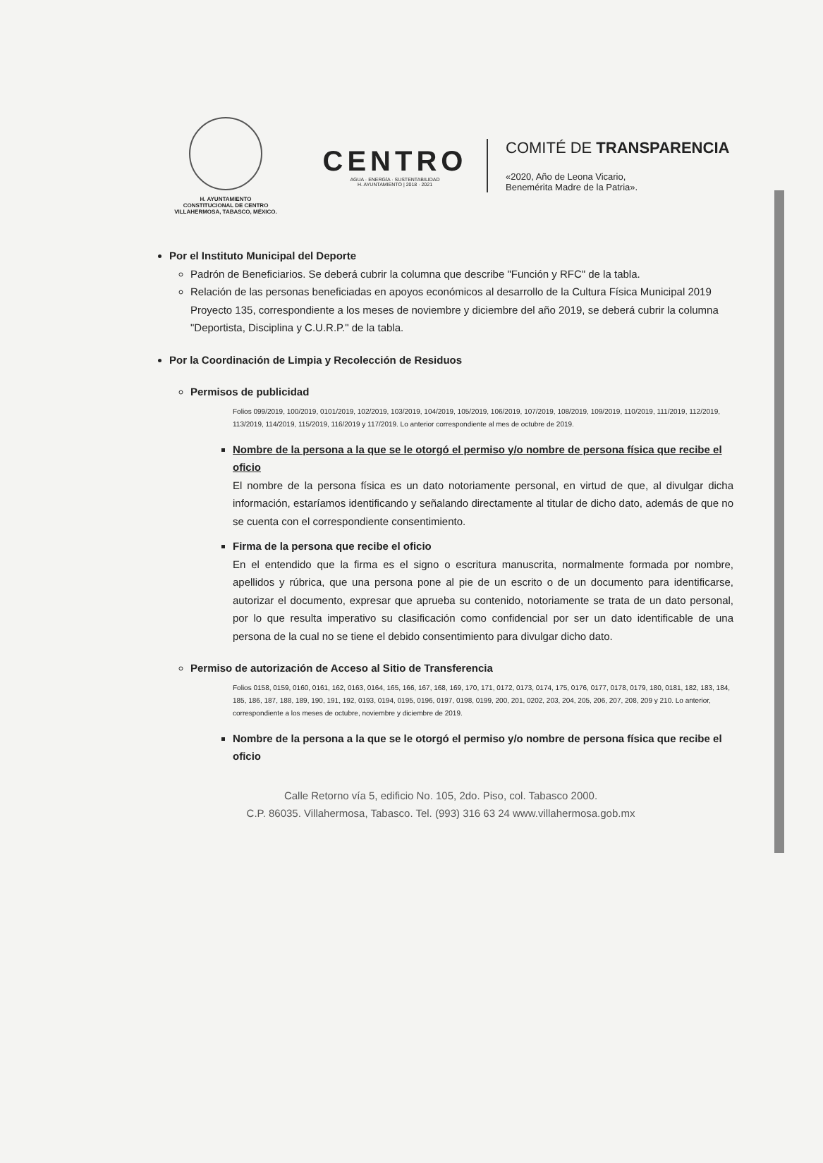H. AYUNTAMIENTO
CONSTITUCIONAL DE CENTRO
VILLAHERMOSA, TABASCO, MÉXICO.
CENTRO
AGUA · ENERGÍA · SUSTENTABILIDAD
H. AYUNTAMIENTO | 2018 · 2021
COMITÉ DE TRANSPARENCIA
«2020, Año de Leona Vicario,
Benemérita Madre de la Patria».
Por el Instituto Municipal del Deporte
Padrón de Beneficiarios. Se deberá cubrir la columna que describe "Función y RFC" de la tabla.
Relación de las personas beneficiadas en apoyos económicos al desarrollo de la Cultura Física Municipal 2019 Proyecto 135, correspondiente a los meses de noviembre y diciembre del año 2019, se deberá cubrir la columna "Deportista, Disciplina y C.U.R.P." de la tabla.
Por la Coordinación de Limpia y Recolección de Residuos
Permisos de publicidad
Folios 099/2019, 100/2019, 0101/2019, 102/2019, 103/2019, 104/2019, 105/2019, 106/2019, 107/2019, 108/2019, 109/2019, 110/2019, 111/2019, 112/2019, 113/2019, 114/2019, 115/2019, 116/2019 y 117/2019. Lo anterior correspondiente al mes de octubre de 2019.
Nombre de la persona a la que se le otorgó el permiso y/o nombre de persona física que recibe el oficio
El nombre de la persona física es un dato notoriamente personal, en virtud de que, al divulgar dicha información, estaríamos identificando y señalando directamente al titular de dicho dato, además de que no se cuenta con el correspondiente consentimiento.
Firma de la persona que recibe el oficio
En el entendido que la firma es el signo o escritura manuscrita, normalmente formada por nombre, apellidos y rúbrica, que una persona pone al pie de un escrito o de un documento para identificarse, autorizar el documento, expresar que aprueba su contenido, notoriamente se trata de un dato personal, por lo que resulta imperativo su clasificación como confidencial por ser un dato identificable de una persona de la cual no se tiene el debido consentimiento para divulgar dicho dato.
Permiso de autorización de Acceso al Sitio de Transferencia
Folios 0158, 0159, 0160, 0161, 162, 0163, 0164, 165, 166, 167, 168, 169, 170, 171, 0172, 0173, 0174, 175, 0176, 0177, 0178, 0179, 180, 0181, 182, 183, 184, 185, 186, 187, 188, 189, 190, 191, 192, 0193, 0194, 0195, 0196, 0197, 0198, 0199, 200, 201, 0202, 203, 204, 205, 206, 207, 208, 209 y 210. Lo anterior, correspondiente a los meses de octubre, noviembre y diciembre de 2019.
Nombre de la persona a la que se le otorgó el permiso y/o nombre de persona física que recibe el oficio
Calle Retorno vía 5, edificio No. 105, 2do. Piso, col. Tabasco 2000.
C.P. 86035. Villahermosa, Tabasco. Tel. (993) 316 63 24 www.villahermosa.gob.mx